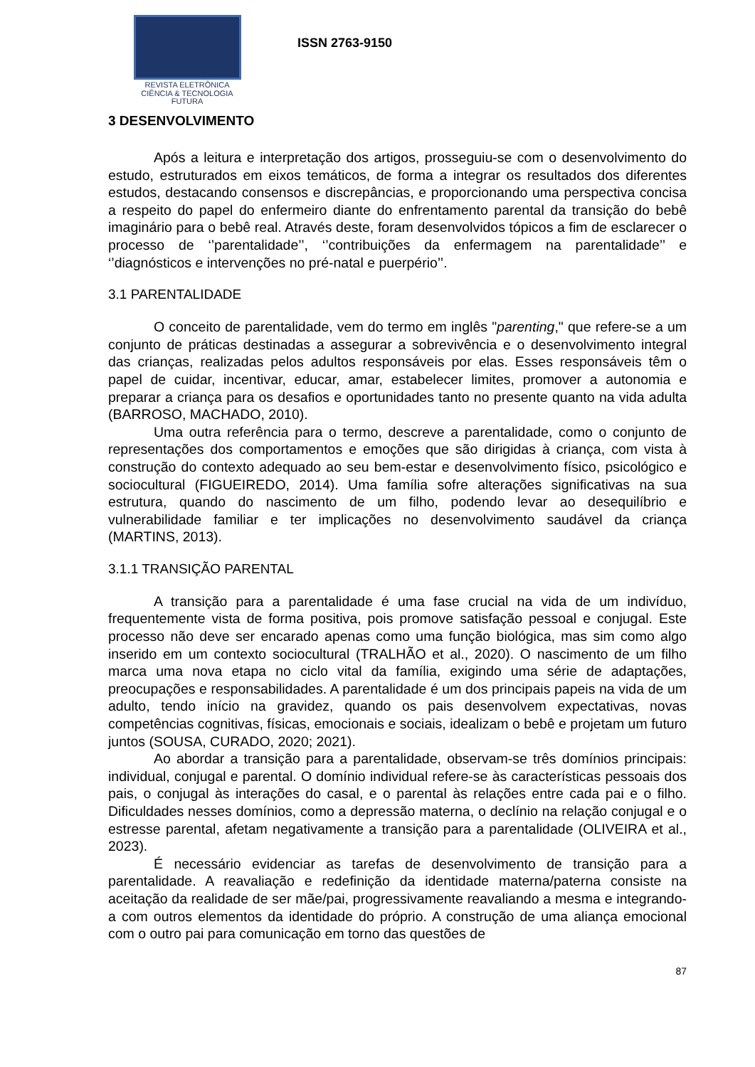REVISTA ELETRÔNICA
CIÊNCIA & TECNOLOGIA
FUTURA
ISSN 2763-9150
3 DESENVOLVIMENTO
Após a leitura e interpretação dos artigos, prosseguiu-se com o desenvolvimento do estudo, estruturados em eixos temáticos, de forma a integrar os resultados dos diferentes estudos, destacando consensos e discrepâncias, e proporcionando uma perspectiva concisa a respeito do papel do enfermeiro diante do enfrentamento parental da transição do bebê imaginário para o bebê real. Através deste, foram desenvolvidos tópicos a fim de esclarecer o processo de ‘’parentalidade’’, ‘’contribuições da enfermagem na parentalidade’’ e ‘’diagnósticos e intervenções no pré-natal e puerpério’’.
3.1 PARENTALIDADE
O conceito de parentalidade, vem do termo em inglês "parenting," que refere-se a um conjunto de práticas destinadas a assegurar a sobrevivência e o desenvolvimento integral das crianças, realizadas pelos adultos responsáveis por elas. Esses responsáveis têm o papel de cuidar, incentivar, educar, amar, estabelecer limites, promover a autonomia e preparar a criança para os desafios e oportunidades tanto no presente quanto na vida adulta (BARROSO, MACHADO, 2010).
Uma outra referência para o termo, descreve a parentalidade, como o conjunto de representações dos comportamentos e emoções que são dirigidas à criança, com vista à construção do contexto adequado ao seu bem-estar e desenvolvimento físico, psicológico e sociocultural (FIGUEIREDO, 2014). Uma família sofre alterações significativas na sua estrutura, quando do nascimento de um filho, podendo levar ao desequilíbrio e vulnerabilidade familiar e ter implicações no desenvolvimento saudável da criança (MARTINS, 2013).
3.1.1 TRANSIÇÃO PARENTAL
A transição para a parentalidade é uma fase crucial na vida de um indivíduo, frequentemente vista de forma positiva, pois promove satisfação pessoal e conjugal. Este processo não deve ser encarado apenas como uma função biológica, mas sim como algo inserido em um contexto sociocultural (TRALHÃO et al., 2020). O nascimento de um filho marca uma nova etapa no ciclo vital da família, exigindo uma série de adaptações, preocupações e responsabilidades. A parentalidade é um dos principais papeis na vida de um adulto, tendo início na gravidez, quando os pais desenvolvem expectativas, novas competências cognitivas, físicas, emocionais e sociais, idealizam o bebê e projetam um futuro juntos (SOUSA, CURADO, 2020; 2021).
Ao abordar a transição para a parentalidade, observam-se três domínios principais: individual, conjugal e parental. O domínio individual refere-se às características pessoais dos pais, o conjugal às interações do casal, e o parental às relações entre cada pai e o filho. Dificuldades nesses domínios, como a depressão materna, o declínio na relação conjugal e o estresse parental, afetam negativamente a transição para a parentalidade (OLIVEIRA et al., 2023).
É necessário evidenciar as tarefas de desenvolvimento de transição para a parentalidade. A reavaliação e redefinição da identidade materna/paterna consiste na aceitação da realidade de ser mãe/pai, progressivamente reavaliando a mesma e integrando-a com outros elementos da identidade do próprio. A construção de uma aliança emocional com o outro pai para comunicação em torno das questões de
87